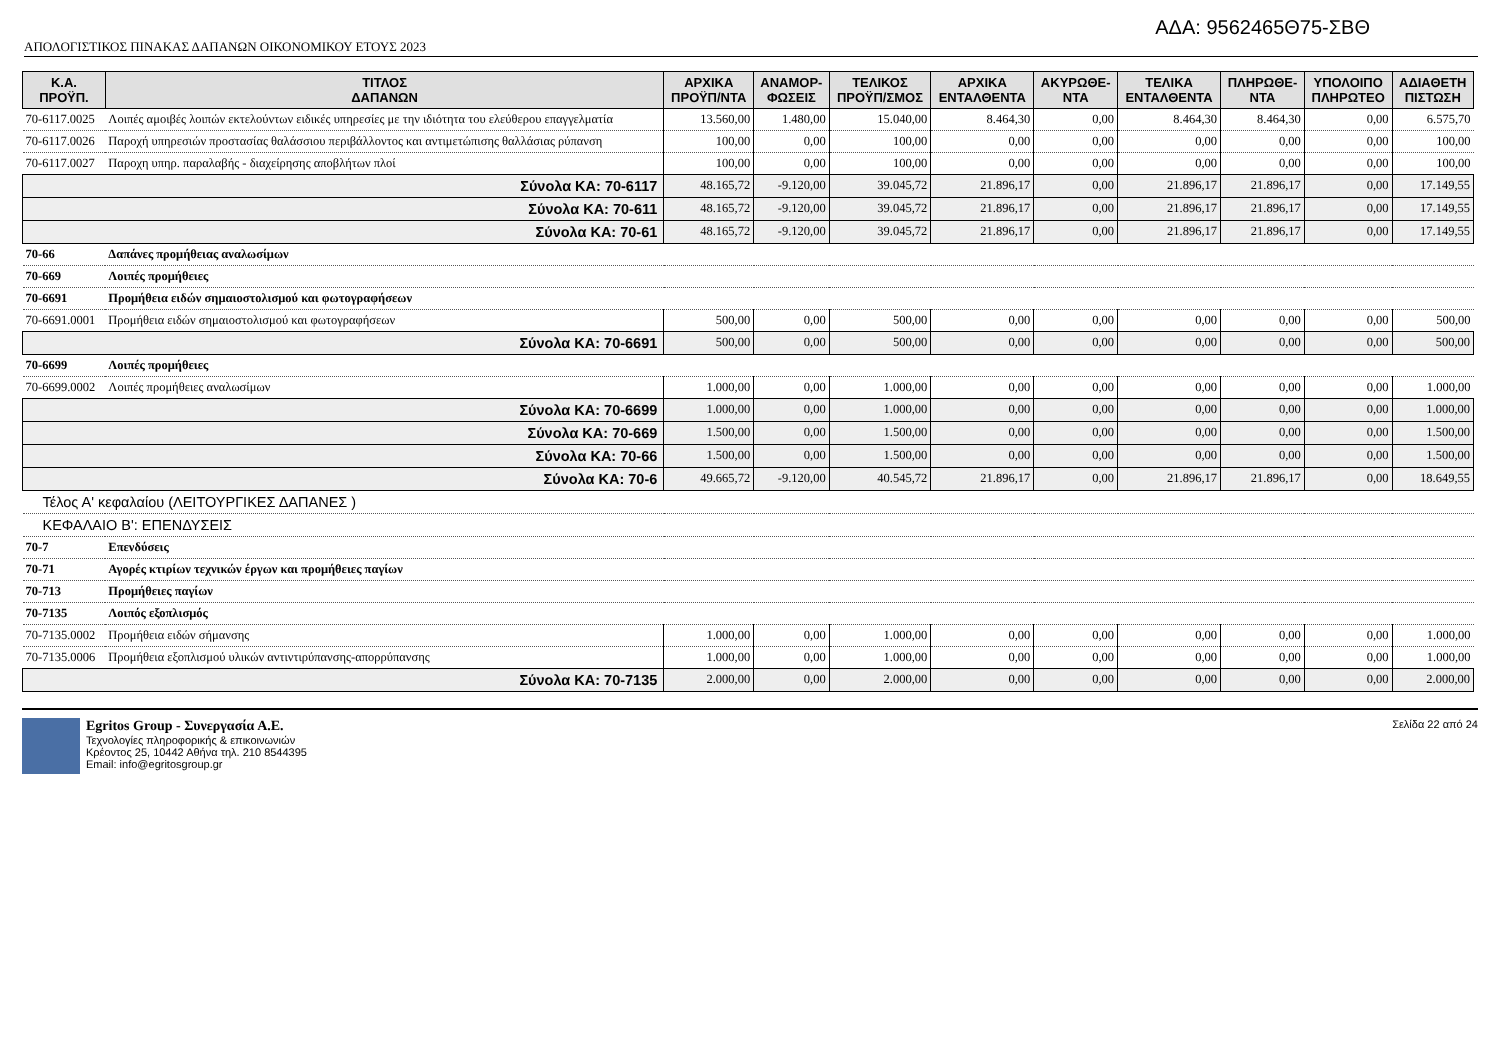ΑΔΑ: 9562465Θ75-ΣΒΘ
ΑΠΟΛΟΓΙΣΤΙΚΟΣ ΠΙΝΑΚΑΣ ΔΑΠΑΝΩΝ ΟΙΚΟΝΟΜΙΚΟΥ ΕΤΟΥΣ 2023
| Κ.Α. ΠΡΟΫΠ. | ΤΙΤΛΟΣ ΔΑΠΑΝΩΝ | ΑΡΧΙΚΑ ΠΡΟΫΠ/ΝΤΑ | ΑΝΑΜΟΡ- ΦΩΣΕΙΣ | ΤΕΛΙΚΟΣ ΠΡΟΫΠ/ΣΜΟΣ | ΑΡΧΙΚΑ ΕΝΤΑΛΘΕΝΤΑ | ΑΚΥΡΩΘΕ- ΝΤΑ | ΤΕΛΙΚΑ ΕΝΤΑΛΘΕΝΤΑ | ΠΛΗΡΩΘΕ- ΝΤΑ | ΥΠΟΛΟΙΠΟ ΠΛΗΡΩΤΕΟ | ΑΔΙΑΘΕΤΗ ΠΙΣΤΩΣΗ |
| --- | --- | --- | --- | --- | --- | --- | --- | --- | --- | --- |
| 70-6117.0025 | Λοιπές αμοιβές λοιπών εκτελούντων ειδικές υπηρεσίες με την ιδιότητα του ελεύθερου επαγγελματία | 13.560,00 | 1.480,00 | 15.040,00 | 8.464,30 | 0,00 | 8.464,30 | 8.464,30 | 0,00 | 6.575,70 |
| 70-6117.0026 | Παροχή υπηρεσιών προστασίας θαλάσσιου περιβάλλοντος και αντιμετώπισης θαλλάσιας ρύπανση | 100,00 | 0,00 | 100,00 | 0,00 | 0,00 | 0,00 | 0,00 | 0,00 | 100,00 |
| 70-6117.0027 | Παροχη υπηρ. παραλαβής - διαχείρησης αποβλήτων πλοί | 100,00 | 0,00 | 100,00 | 0,00 | 0,00 | 0,00 | 0,00 | 0,00 | 100,00 |
| Σύνολα ΚΑ: 70-6117 | | 48.165,72 | -9.120,00 | 39.045,72 | 21.896,17 | 0,00 | 21.896,17 | 21.896,17 | 0,00 | 17.149,55 |
| Σύνολα ΚΑ: 70-611 | | 48.165,72 | -9.120,00 | 39.045,72 | 21.896,17 | 0,00 | 21.896,17 | 21.896,17 | 0,00 | 17.149,55 |
| Σύνολα ΚΑ: 70-61 | | 48.165,72 | -9.120,00 | 39.045,72 | 21.896,17 | 0,00 | 21.896,17 | 21.896,17 | 0,00 | 17.149,55 |
| 70-66 | Δαπάνες προμήθειας αναλωσίμων | | | | | | | | | |
| 70-669 | Λοιπές προμήθειες | | | | | | | | | |
| 70-6691 | Προμήθεια ειδών σημαιοστολισμού και φωτογραφήσεων | | | | | | | | | |
| 70-6691.0001 | Προμήθεια ειδών σημαιοστολισμού και φωτογραφήσεων | 500,00 | 0,00 | 500,00 | 0,00 | 0,00 | 0,00 | 0,00 | 0,00 | 500,00 |
| Σύνολα ΚΑ: 70-6691 | | 500,00 | 0,00 | 500,00 | 0,00 | 0,00 | 0,00 | 0,00 | 0,00 | 500,00 |
| 70-6699 | Λοιπές προμήθειες | | | | | | | | | |
| 70-6699.0002 | Λοιπές προμήθειες αναλωσίμων | 1.000,00 | 0,00 | 1.000,00 | 0,00 | 0,00 | 0,00 | 0,00 | 0,00 | 1.000,00 |
| Σύνολα ΚΑ: 70-6699 | | 1.000,00 | 0,00 | 1.000,00 | 0,00 | 0,00 | 0,00 | 0,00 | 0,00 | 1.000,00 |
| Σύνολα ΚΑ: 70-669 | | 1.500,00 | 0,00 | 1.500,00 | 0,00 | 0,00 | 0,00 | 0,00 | 0,00 | 1.500,00 |
| Σύνολα ΚΑ: 70-66 | | 1.500,00 | 0,00 | 1.500,00 | 0,00 | 0,00 | 0,00 | 0,00 | 0,00 | 1.500,00 |
| Σύνολα ΚΑ: 70-6 | | 49.665,72 | -9.120,00 | 40.545,72 | 21.896,17 | 0,00 | 21.896,17 | 21.896,17 | 0,00 | 18.649,55 |
| Τέλος Α' κεφαλαίου (ΛΕΙΤΟΥΡΓΙΚΕΣ ΔΑΠΑΝΕΣ ) | | | | | | | | | | |
| ΚΕΦΑΛΑΙΟ Β': ΕΠΕΝΔΥΣΕΙΣ | | | | | | | | | | |
| 70-7 | Επενδύσεις | | | | | | | | | |
| 70-71 | Αγορές κτιρίων τεχνικών έργων και προμήθειες παγίων | | | | | | | | | |
| 70-713 | Προμήθειες παγίων | | | | | | | | | |
| 70-7135 | Λοιπός εξοπλισμός | | | | | | | | | |
| 70-7135.0002 | Προμήθεια ειδών σήμανσης | 1.000,00 | 0,00 | 1.000,00 | 0,00 | 0,00 | 0,00 | 0,00 | 0,00 | 1.000,00 |
| 70-7135.0006 | Προμήθεια εξοπλισμού υλικών αντιντιρύπανσης-απορρύπανσης | 1.000,00 | 0,00 | 1.000,00 | 0,00 | 0,00 | 0,00 | 0,00 | 0,00 | 1.000,00 |
| Σύνολα ΚΑ: 70-7135 | | 2.000,00 | 0,00 | 2.000,00 | 0,00 | 0,00 | 0,00 | 0,00 | 0,00 | 2.000,00 |
Egritos Group - Συνεργασία Α.Ε.
Τεχνολογίες πληροφορικής & επικοινωνιών
Κρέοντος 25, 10442 Αθήνα τηλ. 210 8544395
Email: info@egritosgroup.gr
Σελίδα 22 από 24